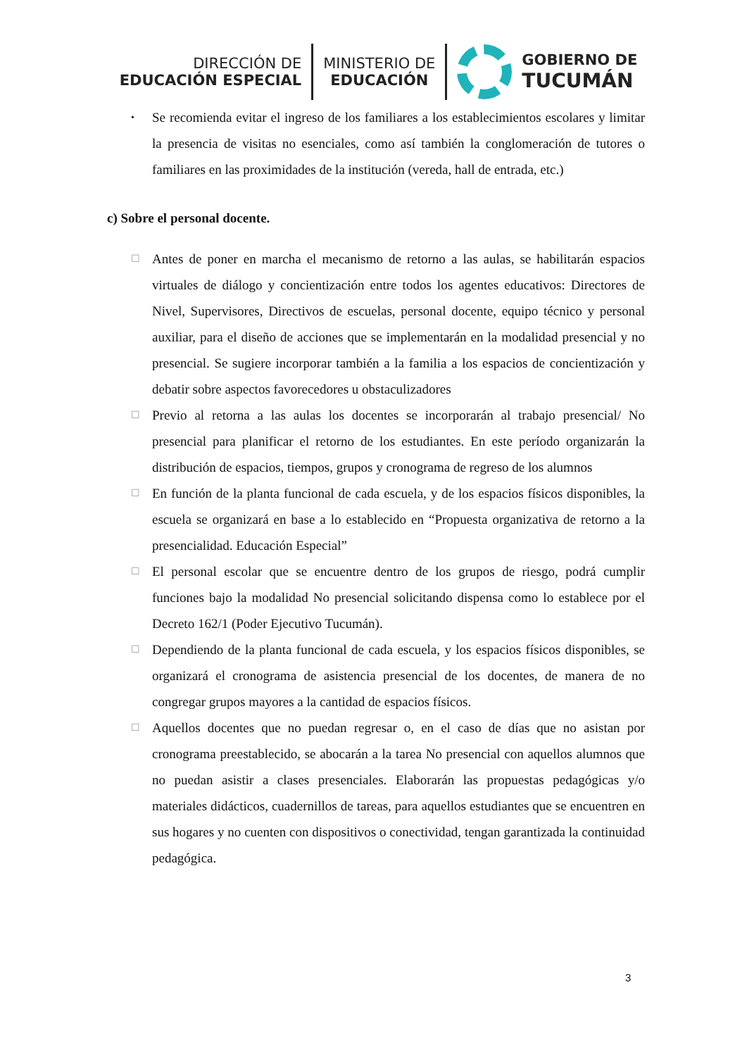DIRECCIÓN DE
EDUCACIÓN ESPECIAL
MINISTERIO DE
EDUCACIÓN
GOBIERNO DE
TUCUMÁN
• Se recomienda evitar el ingreso de los familiares a los establecimientos escolares y limitar la presencia de visitas no esenciales, como así también la conglomeración de tutores o familiares en las proximidades de la institución (vereda, hall de entrada, etc.)
c) Sobre el personal docente.
☐ Antes de poner en marcha el mecanismo de retorno a las aulas, se habilitarán espacios virtuales de diálogo y concientización entre todos los agentes educativos: Directores de Nivel, Supervisores, Directivos de escuelas, personal docente, equipo técnico y personal auxiliar, para el diseño de acciones que se implementarán en la modalidad presencial y no presencial. Se sugiere incorporar también a la familia a los espacios de concientización y debatir sobre aspectos favorecedores u obstaculizadores
☐ Previo al retorna a las aulas los docentes se incorporarán al trabajo presencial/ No presencial para planificar el retorno de los estudiantes. En este período organizarán la distribución de espacios, tiempos, grupos y cronograma de regreso de los alumnos
☐ En función de la planta funcional de cada escuela, y de los espacios físicos disponibles, la escuela se organizará en base a lo establecido en “Propuesta organizativa de retorno a la presencialidad. Educación Especial”
☐ El personal escolar que se encuentre dentro de los grupos de riesgo, podrá cumplir funciones bajo la modalidad No presencial solicitando dispensa como lo establece por el Decreto 162/1 (Poder Ejecutivo Tucumán).
☐ Dependiendo de la planta funcional de cada escuela, y los espacios físicos disponibles, se organizará el cronograma de asistencia presencial de los docentes, de manera de no congregar grupos mayores a la cantidad de espacios físicos.
☐ Aquellos docentes que no puedan regresar o, en el caso de días que no asistan por cronograma preestablecido, se abocarán a la tarea No presencial con aquellos alumnos que no puedan asistir a clases presenciales. Elaborarán las propuestas pedagógicas y/o materiales didácticos, cuadernillos de tareas, para aquellos estudiantes que se encuentren en sus hogares y no cuenten con dispositivos o conectividad, tengan garantizada la continuidad pedagógica.
3